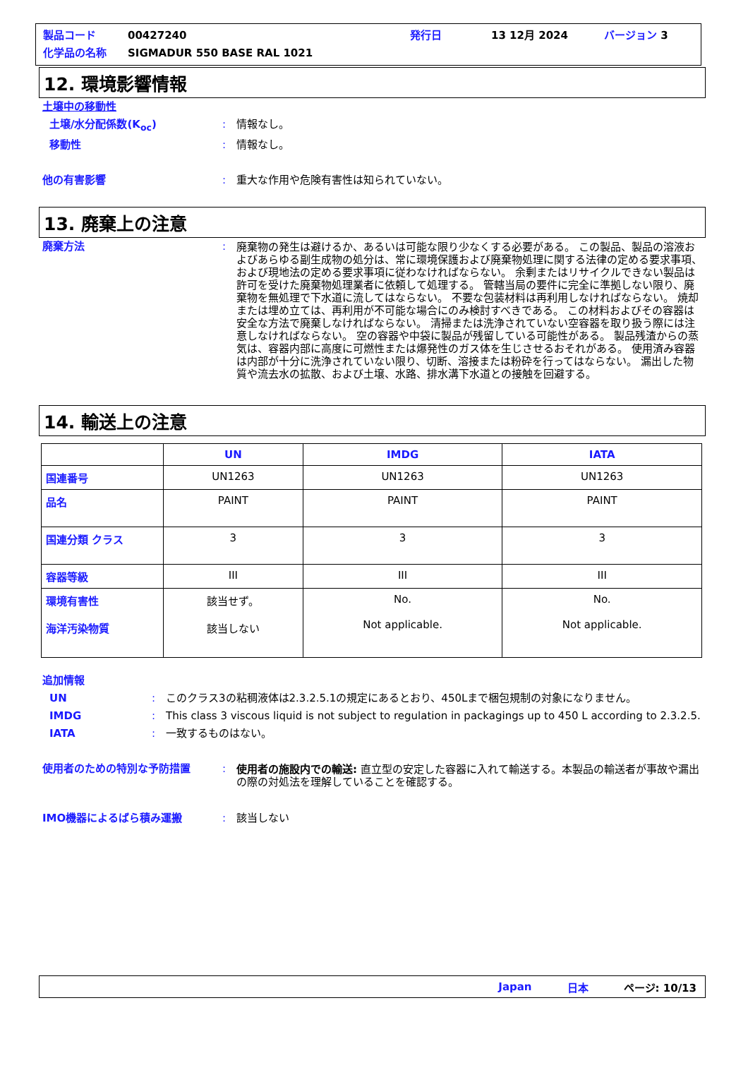製品コード 00427240 発行日 13 12月 2024 バージョン 3
化学品の名称 SIGMADUR 550 BASE RAL 1021
12. 環境影響情報
土壌中の移動性
土壌/水分配係数(K<sub>oc</sub>): 情報なし。
移動性: 情報なし。
他の有害影響: 重大な作用や危険有害性は知られていない。
13. 廃棄上の注意
廃棄方法: 廃棄物の発生は避けるか、あるいは可能な限り少なくする必要がある。 この製品、製品の溶液およびあらゆる副生成物の処分は、常に環境保護および廃棄物処理に関する法律の定める要求事項、および現地法の定める要求事項に従わなければならない。 余剰またはリサイクルできない製品は許可を受けた廃棄物処理業者に依頼して処理する。 管轄当局の要件に完全に準拠しない限り、廃棄物を無処理で下水道に流してはならない。 不要な包装材料は再利用しなければならない。 焼却または埋め立ては、再利用が不可能な場合にのみ検討すべきである。 この材料およびその容器は安全な方法で廃棄しなければならない。 清掃または洗浄されていない空容器を取り扱う際には注意しなければならない。 空の容器や中袋に製品が残留している可能性がある。 製品残渣からの蒸気は、容器内部に高度に可燃性または爆発性のガス体を生じさせるおそれがある。 使用済み容器は内部が十分に洗浄されていない限り、切断、溶接または粉砕を行ってはならない。 漏出した物質や流去水の拡散、および土壌、水路、排水溝下水道との接触を回避する。
14. 輸送上の注意
| | UN | IMDG | IATA |
| --- | --- | --- | --- |
| 国連番号 | UN1263 | UN1263 | UN1263 |
| 品名 | PAINT | PAINT | PAINT |
| 国連分類 クラス | 3 | 3 | 3 |
| 容器等級 | III | III | III |
| 環境有害性 海洋汚染物質 | 該当せず。 該当しない | No. Not applicable. | No. Not applicable. |
追加情報
UN: このクラス3の粘稠液体は2.3.2.5.1の規定にあるとおり、450Lまで梱包規制の対象になりません。
IMDG: This class 3 viscous liquid is not subject to regulation in packagings up to 450 L according to 2.3.2.5.
IATA: 一致するものはない。
使用者のための特別な予防措置: 使用者の施設内での輸送: 直立型の安定した容器に入れて輸送する。本製品の輸送者が事故や漏出の際の対処法を理解していることを確認する。
IMO機器によるばら積み運搬: 該当しない
Japan 日本 ページ: 10/13